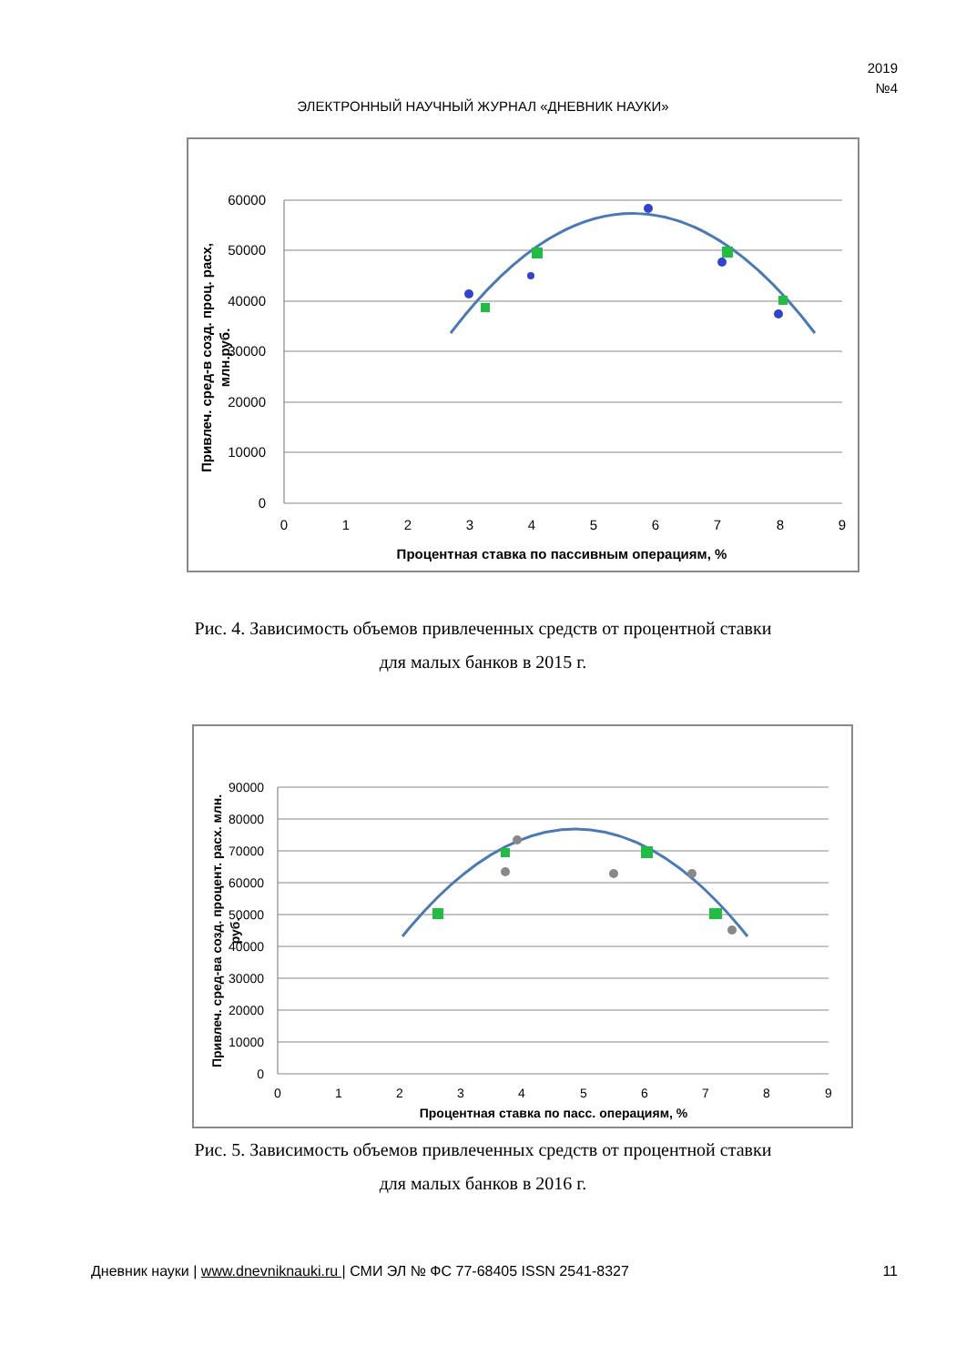2019
№4
ЭЛЕКТРОННЫЙ НАУЧНЫЙ ЖУРНАЛ «ДНЕВНИК НАУКИ»
60000
50000
40000
30000
20000
10000
0
0
1
2
3
4
5
6
7
8
9
Процентная ставка по пассивным операциям, %
Привлеч. сред-в созд. проц. расх,
млн.руб.
Рис. 4. Зависимость объемов привлеченных средств от процентной ставки
для малых банков в 2015 г.
90000
80000
70000
60000
50000
40000
30000
20000
10000
0
0
1
2
3
4
5
6
7
8
9
Процентная ставка по пасс. операциям, %
Привлеч. сред-ва созд. процент. расх. млн.
руб.
Рис. 5. Зависимость объемов привлеченных средств от процентной ставки
для малых банков в 2016 г.
Дневник науки | www.dnevniknauki.ru | СМИ ЭЛ № ФС 77-68405 ISSN 2541-8327 11